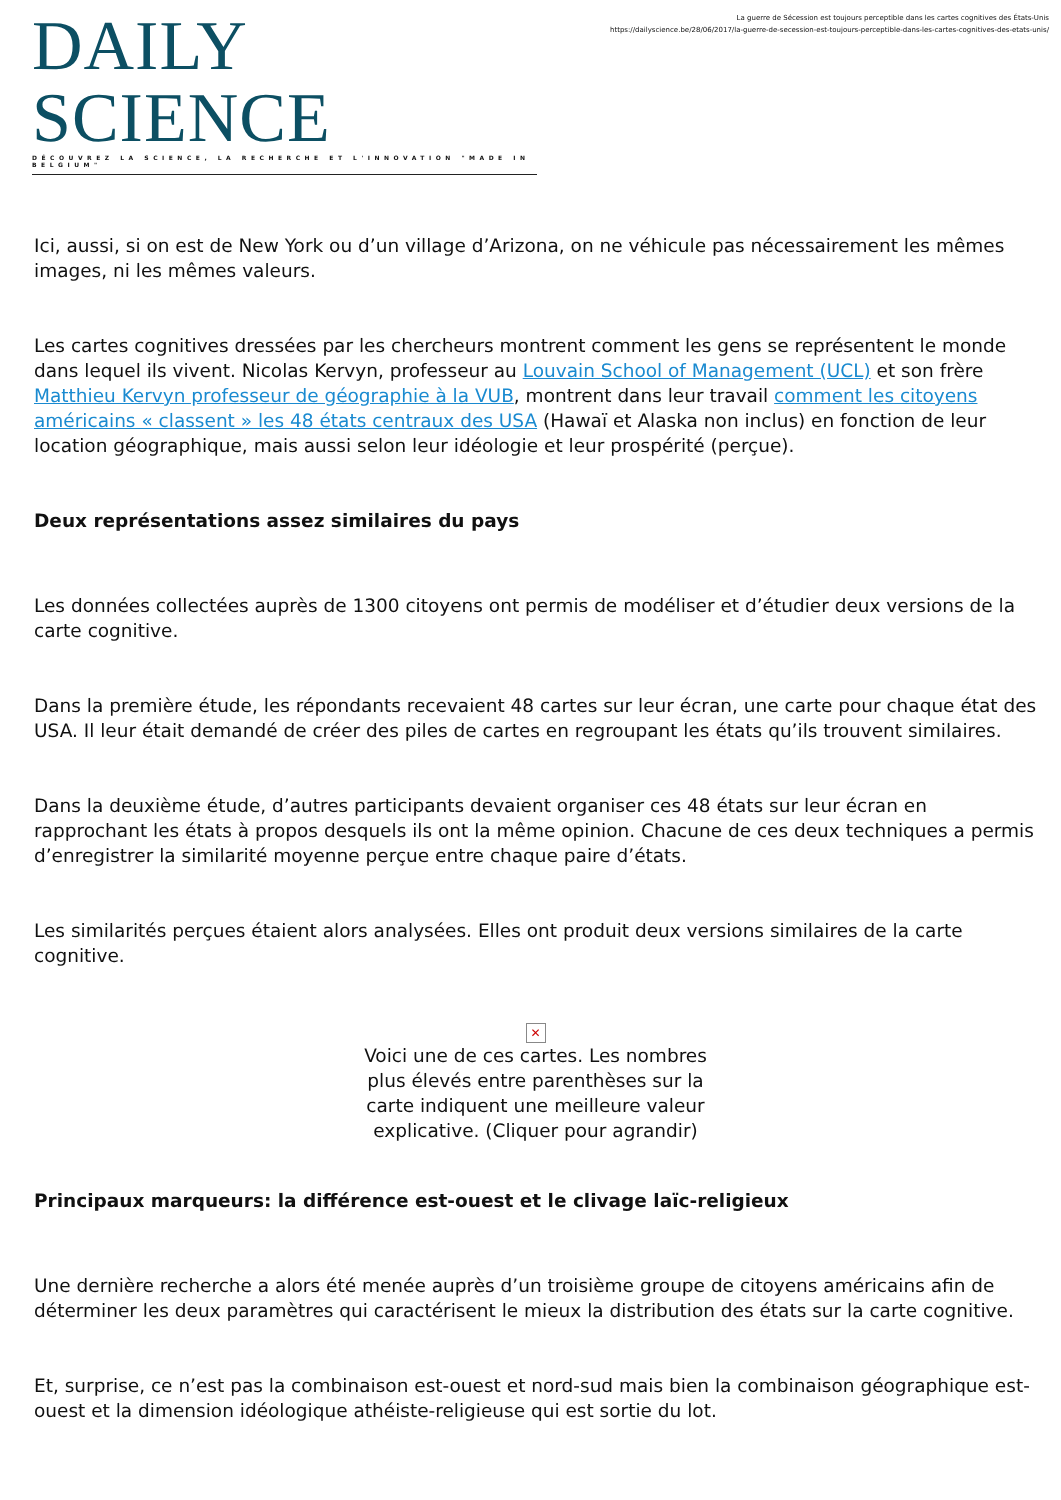DAILY SCIENCE
DÉCOUVREZ LA SCIENCE, LA RECHERCHE ET L'INNOVATION "MADE IN BELGIUM"
La guerre de Sécession est toujours perceptible dans les cartes cognitives des États-Unis
https://dailyscience.be/28/06/2017/la-guerre-de-secession-est-toujours-perceptible-dans-les-cartes-cognitives-des-etats-unis/
Ici, aussi, si on est de New York ou d’un village d’Arizona, on ne véhicule pas nécessairement les mêmes images, ni les mêmes valeurs.
Les cartes cognitives dressées par les chercheurs montrent comment les gens se représentent le monde dans lequel ils vivent. Nicolas Kervyn, professeur au Louvain School of Management (UCL) et son frère Matthieu Kervyn professeur de géographie à la VUB, montrent dans leur travail comment les citoyens américains « classent » les 48 états centraux des USA (Hawaï et Alaska non inclus) en fonction de leur location géographique, mais aussi selon leur idéologie et leur prospérité (perçue).
Deux représentations assez similaires du pays
Les données collectées auprès de 1300 citoyens ont permis de modéliser et d’étudier deux versions de la carte cognitive.
Dans la première étude, les répondants recevaient 48 cartes sur leur écran, une carte pour chaque état des USA. Il leur était demandé de créer des piles de cartes en regroupant les états qu’ils trouvent similaires.
Dans la deuxième étude, d’autres participants devaient organiser ces 48 états sur leur écran en rapprochant les états à propos desquels ils ont la même opinion. Chacune de ces deux techniques a permis d’enregistrer la similarité moyenne perçue entre chaque paire d’états.
Les similarités perçues étaient alors analysées. Elles ont produit deux versions similaires de la carte cognitive.
✕
Voici une de ces cartes. Les nombres plus élevés entre parenthèses sur la carte indiquent une meilleure valeur explicative. (Cliquer pour agrandir)
Principaux marqueurs: la différence est-ouest et le clivage laïc-religieux
Une dernière recherche a alors été menée auprès d’un troisième groupe de citoyens américains afin de déterminer les deux paramètres qui caractérisent le mieux la distribution des états sur la carte cognitive.
Et, surprise, ce n’est pas la combinaison est-ouest et nord-sud mais bien la combinaison géographique est-ouest et la dimension idéologique athéiste-religieuse qui est sortie du lot.